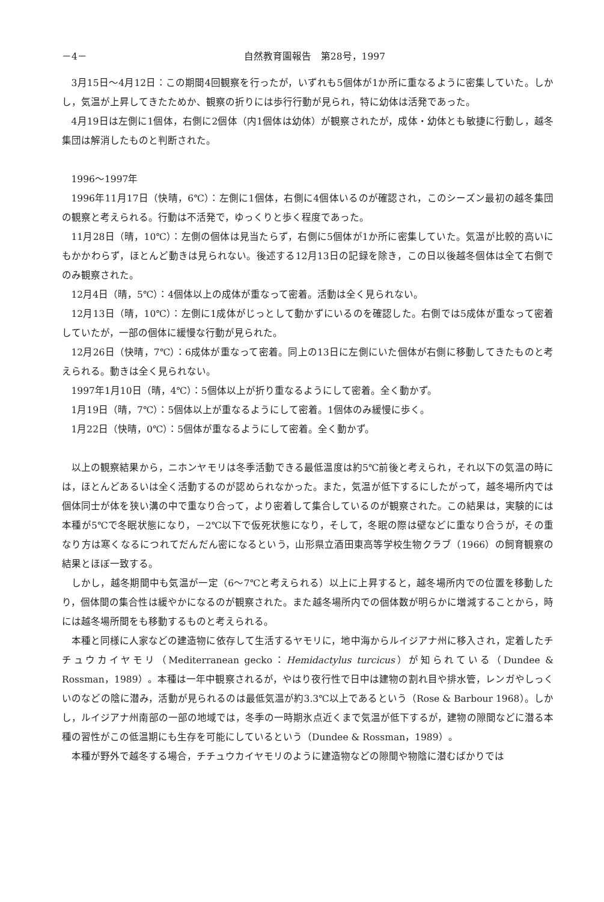－4－ 自然教育園報告　第28号，1997
3月15日～4月12日：この期間4回観察を行ったが，いずれも5個体が1か所に重なるように密集していた。しかし，気温が上昇してきたためか、観察の折りには歩行行動が見られ，特に幼体は活発であった。
4月19日は左側に1個体，右側に2個体（内1個体は幼体）が観察されたが，成体・幼体とも敏捷に行動し，越冬集団は解消したものと判断された。
1996～1997年
1996年11月17日（快晴，6℃）：左側に1個体，右側に4個体いるのが確認され，このシーズン最初の越冬集団の観察と考えられる。行動は不活発で，ゆっくりと歩く程度であった。
11月28日（晴，10℃）：左側の個体は見当たらず，右側に5個体が1か所に密集していた。気温が比較的高いにもかかわらず，ほとんど動きは見られない。後述する12月13日の記録を除き，この日以後越冬個体は全て右側でのみ観察された。
12月4日（晴，5℃）：4個体以上の成体が重なって密着。活動は全く見られない。
12月13日（晴，10℃）：左側に1成体がじっとして動かずにいるのを確認した。右側では5成体が重なって密着していたが，一部の個体に緩慢な行動が見られた。
12月26日（快晴，7℃）：6成体が重なって密着。同上の13日に左側にいた個体が右側に移動してきたものと考えられる。動きは全く見られない。
1997年1月10日（晴，4℃）：5個体以上が折り重なるようにして密着。全く動かず。
1月19日（晴，7℃）：5個体以上が重なるようにして密着。1個体のみ緩慢に歩く。
1月22日（快晴，0℃）：5個体が重なるようにして密着。全く動かず。
以上の観察結果から，ニホンヤモリは冬季活動できる最低温度は約5℃前後と考えられ，それ以下の気温の時には，ほとんどあるいは全く活動するのが認められなかった。また，気温が低下するにしたがって，越冬場所内では個体同士が体を狭い溝の中で重なり合って，より密着して集合しているのが観察された。この結果は，実験的には本種が5℃で冬眠状態になり，－2℃以下で仮死状態になり，そして，冬眠の際は壁などに重なり合うが，その重なり方は寒くなるにつれてだんだん密になるという，山形県立酒田東高等学校生物クラブ（1966）の飼育観察の結果とほぼ一致する。
しかし，越冬期間中も気温が一定（6～7℃と考えられる）以上に上昇すると，越冬場所内での位置を移動したり，個体間の集合性は緩やかになるのが観察された。また越冬場所内での個体数が明らかに増減することから，時には越冬場所間をも移動するものと考えられる。
本種と同様に人家などの建造物に依存して生活するヤモリに，地中海からルイジアナ州に移入され，定着したチチュウカイヤモリ（Mediterranean gecko：Hemidactylus turcicus）が知られている（Dundee & Rossman，1989）。本種は一年中観察されるが，やはり夜行性で日中は建物の割れ目や排水管，レンガやしっくいのなどの陰に潜み，活動が見られるのは最低気温が約3.3℃以上であるという（Rose & Barbour 1968）。しかし，ルイジアナ州南部の一部の地域では，冬季の一時期氷点近くまで気温が低下するが，建物の隙間などに潜る本種の習性がこの低温期にも生存を可能にしているという（Dundee & Rossman，1989）。
本種が野外で越冬する場合，チチュウカイヤモリのように建造物などの隙間や物陰に潜むばかりでは